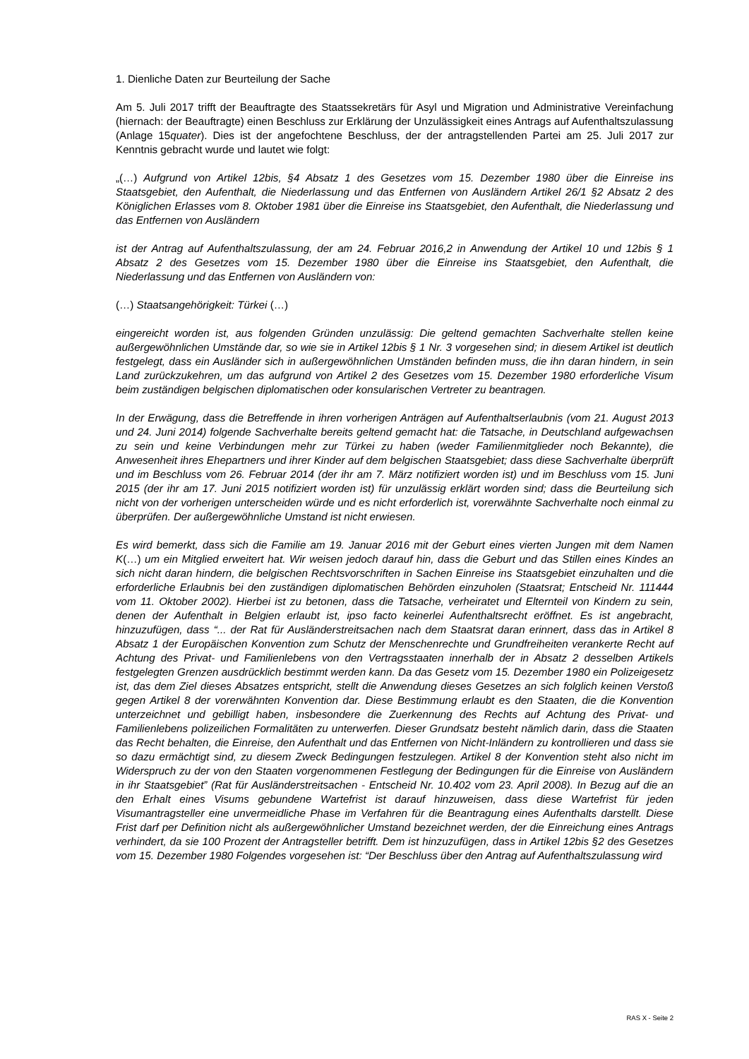1. Dienliche Daten zur Beurteilung der Sache
Am 5. Juli 2017 trifft der Beauftragte des Staatssekretärs für Asyl und Migration und Administrative Vereinfachung (hiernach: der Beauftragte) einen Beschluss zur Erklärung der Unzulässigkeit eines Antrags auf Aufenthaltszulassung (Anlage 15quater). Dies ist der angefochtene Beschluss, der der antragstellenden Partei am 25. Juli 2017 zur Kenntnis gebracht wurde und lautet wie folgt:
„(…) Aufgrund von Artikel 12bis, §4 Absatz 1 des Gesetzes vom 15. Dezember 1980 über die Einreise ins Staatsgebiet, den Aufenthalt, die Niederlassung und das Entfernen von Ausländern Artikel 26/1 §2 Absatz 2 des Königlichen Erlasses vom 8. Oktober 1981 über die Einreise ins Staatsgebiet, den Aufenthalt, die Niederlassung und das Entfernen von Ausländern
ist der Antrag auf Aufenthaltszulassung, der am 24. Februar 2016,2 in Anwendung der Artikel 10 und 12bis § 1 Absatz 2 des Gesetzes vom 15. Dezember 1980 über die Einreise ins Staatsgebiet, den Aufenthalt, die Niederlassung und das Entfernen von Ausländern von:
(…) Staatsangehörigkeit: Türkei (…)
eingereicht worden ist, aus folgenden Gründen unzulässig: Die geltend gemachten Sachverhalte stellen keine außergewöhnlichen Umstände dar, so wie sie in Artikel 12bis § 1 Nr. 3 vorgesehen sind; in diesem Artikel ist deutlich festgelegt, dass ein Ausländer sich in außergewöhnlichen Umständen befinden muss, die ihn daran hindern, in sein Land zurückzukehren, um das aufgrund von Artikel 2 des Gesetzes vom 15. Dezember 1980 erforderliche Visum beim zuständigen belgischen diplomatischen oder konsularischen Vertreter zu beantragen.
In der Erwägung, dass die Betreffende in ihren vorherigen Anträgen auf Aufenthaltserlaubnis (vom 21. August 2013 und 24. Juni 2014) folgende Sachverhalte bereits geltend gemacht hat: die Tatsache, in Deutschland aufgewachsen zu sein und keine Verbindungen mehr zur Türkei zu haben (weder Familienmitglieder noch Bekannte), die Anwesenheit ihres Ehepartners und ihrer Kinder auf dem belgischen Staatsgebiet; dass diese Sachverhalte überprüft und im Beschluss vom 26. Februar 2014 (der ihr am 7. März notifiziert worden ist) und im Beschluss vom 15. Juni 2015 (der ihr am 17. Juni 2015 notifiziert worden ist) für unzulässig erklärt worden sind; dass die Beurteilung sich nicht von der vorherigen unterscheiden würde und es nicht erforderlich ist, vorerwähnte Sachverhalte noch einmal zu überprüfen. Der außergewöhnliche Umstand ist nicht erwiesen.
Es wird bemerkt, dass sich die Familie am 19. Januar 2016 mit der Geburt eines vierten Jungen mit dem Namen K(…) um ein Mitglied erweitert hat. Wir weisen jedoch darauf hin, dass die Geburt und das Stillen eines Kindes an sich nicht daran hindern, die belgischen Rechtsvorschriften in Sachen Einreise ins Staatsgebiet einzuhalten und die erforderliche Erlaubnis bei den zuständigen diplomatischen Behörden einzuholen (Staatsrat; Entscheid Nr. 111444 vom 11. Oktober 2002). Hierbei ist zu betonen, dass die Tatsache, verheiratet und Elternteil von Kindern zu sein, denen der Aufenthalt in Belgien erlaubt ist, ipso facto keinerlei Aufenthaltsrecht eröffnet. Es ist angebracht, hinzuzufügen, dass “... der Rat für Ausländerstreitsachen nach dem Staatsrat daran erinnert, dass das in Artikel 8 Absatz 1 der Europäischen Konvention zum Schutz der Menschenrechte und Grundfreiheiten verankerte Recht auf Achtung des Privat- und Familienlebens von den Vertragsstaaten innerhalb der in Absatz 2 desselben Artikels festgelegten Grenzen ausdrücklich bestimmt werden kann. Da das Gesetz vom 15. Dezember 1980 ein Polizeigesetz ist, das dem Ziel dieses Absatzes entspricht, stellt die Anwendung dieses Gesetzes an sich folglich keinen Verstoß gegen Artikel 8 der vorerwähnten Konvention dar. Diese Bestimmung erlaubt es den Staaten, die die Konvention unterzeichnet und gebilligt haben, insbesondere die Zuerkennung des Rechts auf Achtung des Privat- und Familienlebens polizeilichen Formalitäten zu unterwerfen. Dieser Grundsatz besteht nämlich darin, dass die Staaten das Recht behalten, die Einreise, den Aufenthalt und das Entfernen von Nicht-Inländern zu kontrollieren und dass sie so dazu ermächtigt sind, zu diesem Zweck Bedingungen festzulegen. Artikel 8 der Konvention steht also nicht im Widerspruch zu der von den Staaten vorgenommenen Festlegung der Bedingungen für die Einreise von Ausländern in ihr Staatsgebiet” (Rat für Ausländerstreitsachen - Entscheid Nr. 10.402 vom 23. April 2008). In Bezug auf die an den Erhalt eines Visums gebundene Wartefrist ist darauf hinzuweisen, dass diese Wartefrist für jeden Visumantragsteller eine unvermeidliche Phase im Verfahren für die Beantragung eines Aufenthalts darstellt. Diese Frist darf per Definition nicht als außergewöhnlicher Umstand bezeichnet werden, der die Einreichung eines Antrags verhindert, da sie 100 Prozent der Antragsteller betrifft. Dem ist hinzuzufügen, dass in Artikel 12bis §2 des Gesetzes vom 15. Dezember 1980 Folgendes vorgesehen ist: “Der Beschluss über den Antrag auf Aufenthaltszulassung wird
RAS X - Seite 2